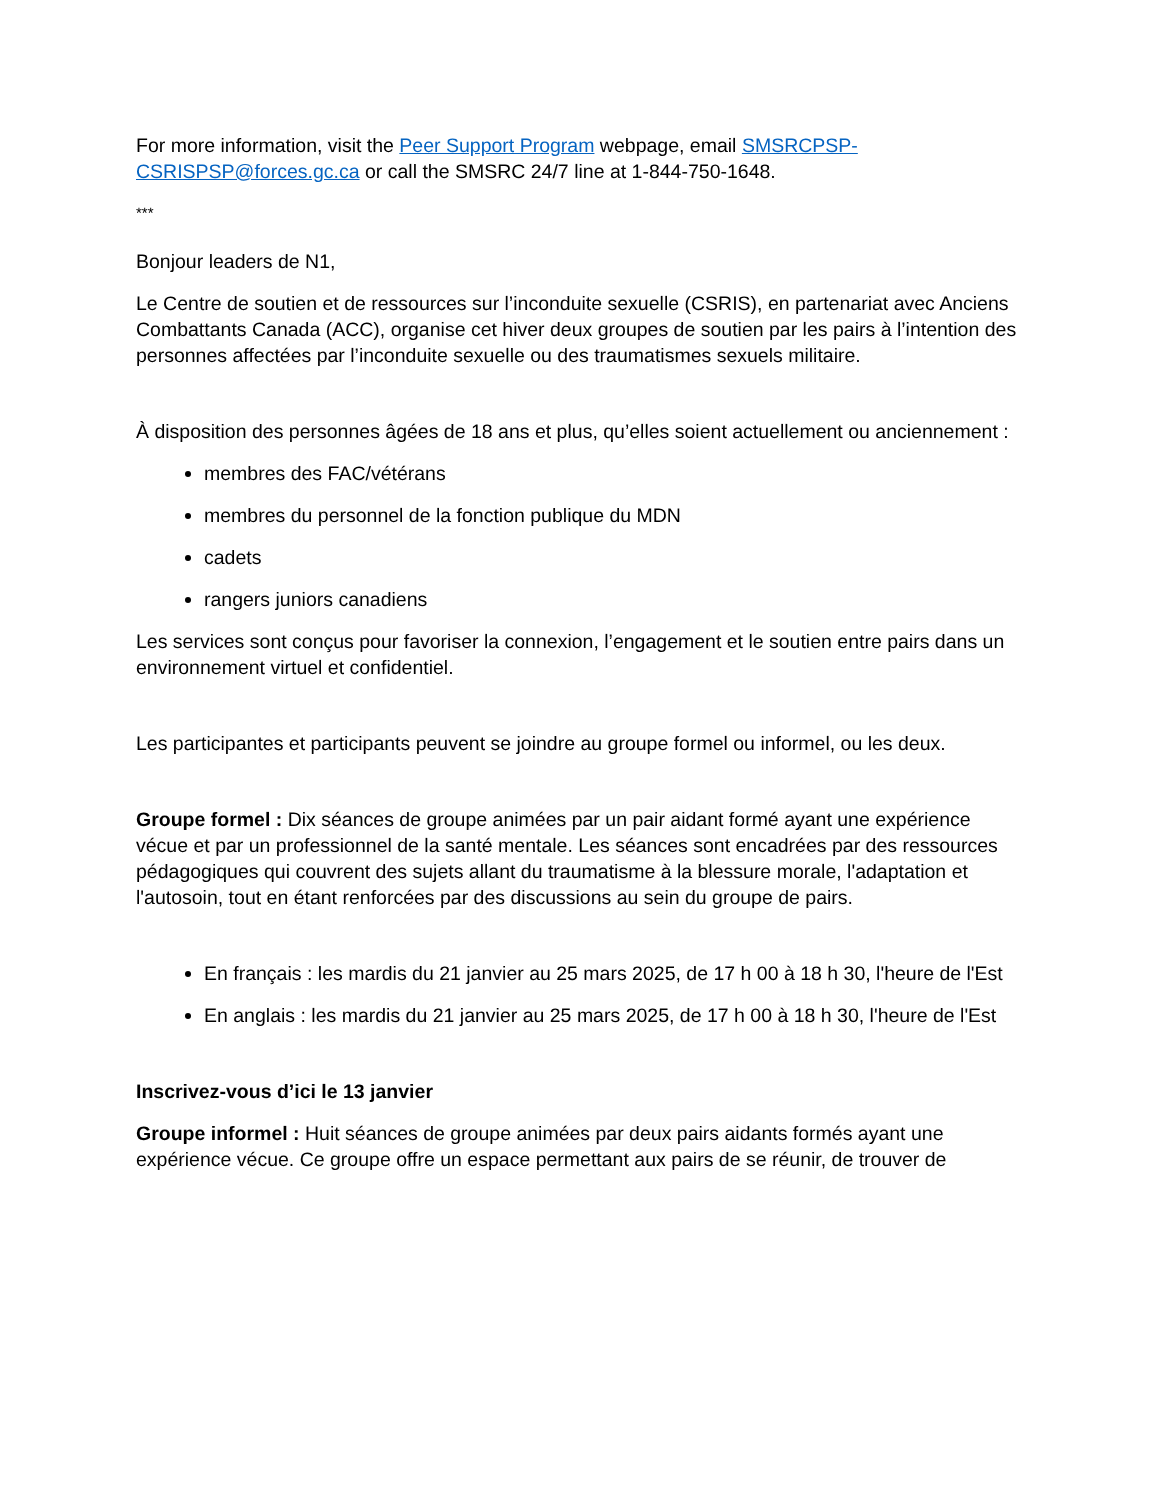For more information, visit the Peer Support Program webpage, email SMSRCPSP-CSRISPSP@forces.gc.ca or call the SMSRC 24/7 line at 1-844-750-1648.
***
Bonjour leaders de N1,
Le Centre de soutien et de ressources sur l’inconduite sexuelle (CSRIS), en partenariat avec Anciens Combattants Canada (ACC), organise cet hiver deux groupes de soutien par les pairs à l’intention des personnes affectées par l’inconduite sexuelle ou des traumatismes sexuels militaire.
À disposition des personnes âgées de 18 ans et plus, qu’elles soient actuellement ou anciennement :
membres des FAC/vétérans
membres du personnel de la fonction publique du MDN
cadets
rangers juniors canadiens
Les services sont conçus pour favoriser la connexion, l’engagement et le soutien entre pairs dans un environnement virtuel et confidentiel.
Les participantes et participants peuvent se joindre au groupe formel ou informel, ou les deux.
Groupe formel : Dix séances de groupe animées par un pair aidant formé ayant une expérience vécue et par un professionnel de la santé mentale. Les séances sont encadrées par des ressources pédagogiques qui couvrent des sujets allant du traumatisme à la blessure morale, l'adaptation et l'autosoin, tout en étant renforcées par des discussions au sein du groupe de pairs.
En français : les mardis du 21 janvier au 25 mars 2025, de 17 h 00 à 18 h 30, l'heure de l'Est
En anglais : les mardis du 21 janvier au 25 mars 2025, de 17 h 00 à 18 h 30, l'heure de l'Est
Inscrivez-vous d’ici le 13 janvier
Groupe informel : Huit séances de groupe animées par deux pairs aidants formés ayant une expérience vécue. Ce groupe offre un espace permettant aux pairs de se réunir, de trouver de